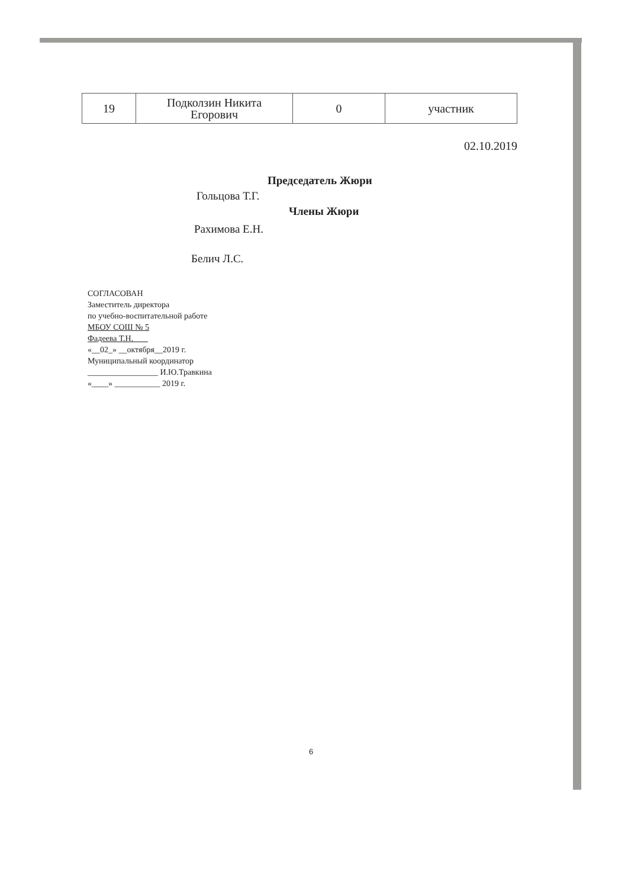| 19 | Подколзин Никита Егорович | 0 | участник |
02.10.2019
Председатель Жюри
Гольцова Т.Г.
Члены Жюри
Рахимова Е.Н.
Белич Л.С.
СОГЛАСОВАН
Заместитель директора
по учебно-воспитательной работе
МБОУ СОШ № 5
Фадеева Т.Н.
«__02_» __октября__2019 г.
Муниципальный координатор
_________________ И.Ю.Травкина
«____» ___________ 2019 г.
6